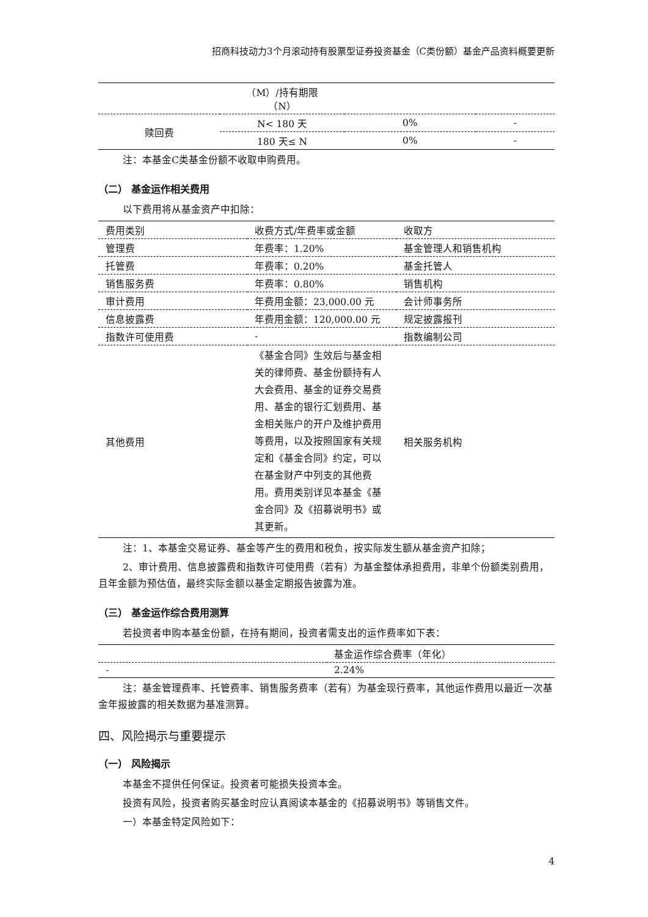招商科技动力3个月滚动持有股票型证券投资基金（C类份额）基金产品资料概要更新
| | （M）/持有期限 （N） | | |
| 赎回费 | N< 180 天 | 0% | - |
| | 180 天≤ N | 0% | - |
注：本基金C类基金份额不收取申购费用。
（二） 基金运作相关费用
以下费用将从基金资产中扣除：
| 费用类别 | 收费方式/年费率或金额 | 收取方 |
| --- | --- | --- |
| 管理费 | 年费率：1.20% | 基金管理人和销售机构 |
| 托管费 | 年费率：0.20% | 基金托管人 |
| 销售服务费 | 年费率：0.80% | 销售机构 |
| 审计费用 | 年费用金额：23,000.00 元 | 会计师事务所 |
| 信息披露费 | 年费用金额：120,000.00 元 | 规定披露报刊 |
| 指数许可使用费 | - | 指数编制公司 |
| 其他费用 | 《基金合同》生效后与基金相关的律师费、基金份额持有人大会费用、基金的证券交易费用、基金的银行汇划费用、基金相关账户的开户及维护费用等费用，以及按照国家有关规定和《基金合同》约定，可以在基金财产中列支的其他费用。费用类别详见本基金《基金合同》及《招募说明书》或其更新。 | 相关服务机构 |
注：1、本基金交易证券、基金等产生的费用和税负，按实际发生额从基金资产扣除；
2、审计费用、信息披露费和指数许可使用费（若有）为基金整体承担费用，非单个份额类别费用，且年金额为预估值，最终实际金额以基金定期报告披露为准。
（三） 基金运作综合费用测算
若投资者申购本基金份额，在持有期间，投资者需支出的运作费率如下表：
| | 基金运作综合费率（年化） |
| --- | --- |
| - | 2.24% |
注：基金管理费率、托管费率、销售服务费率（若有）为基金现行费率，其他运作费用以最近一次基金年报披露的相关数据为基准测算。
四、风险揭示与重要提示
（一） 风险揭示
本基金不提供任何保证。投资者可能损失投资本金。
投资有风险，投资者购买基金时应认真阅读本基金的《招募说明书》等销售文件。
一）本基金特定风险如下：
4